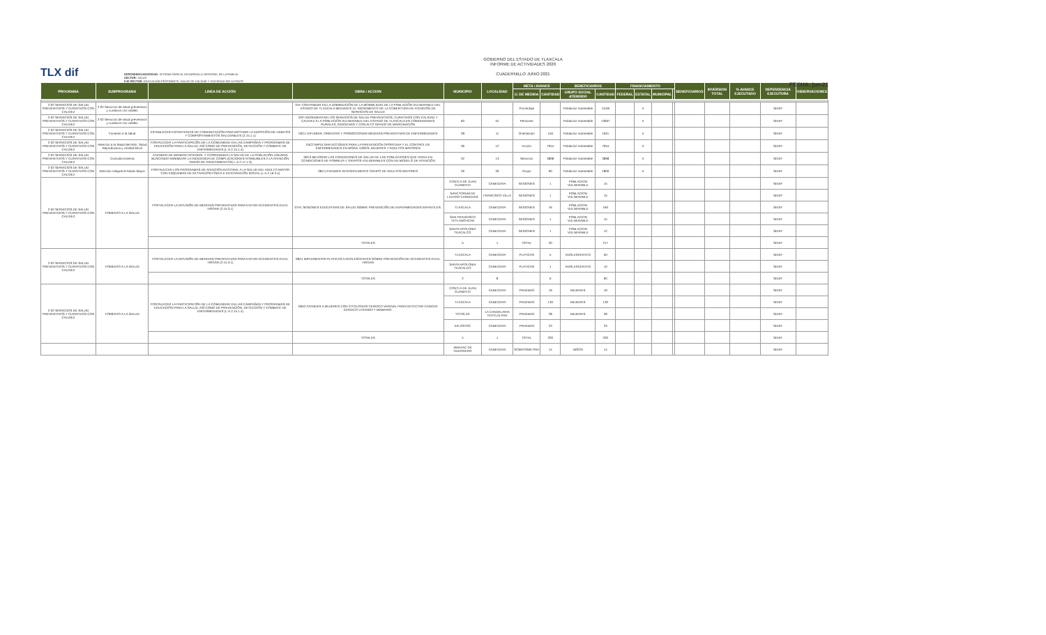TLX dif
GOBIERNO DEL ESTADO DE TLAXCALA
INFORME DE ACTIVIDADES 2020
CUADERNILLO JUNIO 2021
DEPENDENCIA/ENTIDAD: SISTEMA PARA EL DESARROLLO INTEGRAL DE LA FAMILIA
SECTOR: SALUD
EJE RECTOR: EDUCACIÓN PERTINENTE, SALUD DE CALIDAD Y SOCIEDAD INCLUYENTE
FECHA: jun-21
| PROGRAMA | SUBPROGRAMA | LINEA DE ACCIÓN | OBRA / ACCION | MUNICIPIO | LOCALIDAD | META / AVANCE | | BENEFICIARIOS | | FINANCIAMIENTO | | | | BENEFICIARIOS | INVERSION TOTAL | % AVANCE EJECUTADO | DEPENDENCIA EJECUTORA | OBSERVACIONES |
| --- | --- | --- | --- | --- | --- | --- | --- | --- | --- | --- | --- | --- | --- | --- | --- | --- | --- | --- |
| | | | | | | U. DE MEDIDA | CANTIDAD | GRUPO SOCIAL ATENDIDO | CANTIDAD | FEDERAL | ESTATAL | MUNICIPAL | | | | | | |
| 2-02 SERVICIOS DE SALUD PREVENTIVOS Y CURATIVOS CON CALIDEZ | 2-02 Servicios de salud preventivos y curativos con calidez | | 01F CONTRIBUIR EN LA DISMINUCIÓN DE LA MORBILIDAD DE LA POBLACIÓN VULNERABLE DEL ESTADO DE TLAXCALA MEDIANTE EL INCREMENTO DE LA COBERTURA DE ATENCIÓN DE SERVICIOS DE SALUD | | | Porcentaje | | Población Vulnerable | 13.69 | | X | | | | | | SEDIF | |
| 2-02 SERVICIOS DE SALUD PREVENTIVOS Y CURATIVOS CON CALIDEZ | 2-02 Servicios de salud preventivos y curativos con calidez | | 02P INCREMENTAR LOS SERVICIOS DE SALUD PREVENTIVOS, CURATIVOS CON CALIDAD Y CALIDEZ A LA POBLACIÓN VULNERABLE DEL ESTADO DE TLAXCALA EN COMUNIDADES RURALES, INDIGENAS Y CON ALTO GRADO DE MARGINACIÓN | 60 | 52 | Personas | | Población Vulnerable | 13667 | | X | | | | | | SEDIF | |
| 2-02 SERVICIOS DE SALUD PREVENTIVOS Y CURATIVOS CON CALIDEZ | Fomento a la salud | ESTABLECER ESTRATEGIAS DE COMUNICACIÓN PARA MOTIVAR LA ADOPCIÓN DE HABITOS Y COMPORTAMIENTOS SALUDABLES (2.15.1.1) | 03C1 DIFUNDIR, ORIENTAR Y PROMOCIONAR MEDIDAS PREVENTIVAS DE ENFERMEDADES | 28 | 11 | Orientación | 150 | Población Vulnerable | 1631 | | X | | | | | | SEDIF | |
| 2-02 SERVICIOS DE SALUD PREVENTIVOS Y CURATIVOS CON CALIDEZ | Atención a la Salud del Niño, Salud Reproductiva y Unidad Movil | FORTALECER LA PARTICIPACIÓN DE LA COMUNIDAD EN LAS CAMPAÑAS Y PROGRAMAS DE EDUCACIÓN PARA LA SALUD, ASÍ COMO DE PREVENCIÓN, DETECCIÓN Y COMBATE DE ENFERMEDADES (L.A.2.15.1.4) | 04C2 IMPULSAR ACCIONES PARA LA PREVENCIÓN OPORTUNA Y EL CONTROL DE ENFERMEDADES EN NIÑAS, NIÑOS, MUJERES Y ADULTOS MAYORES | 36 | 12 | Acción | 7054 | Población Vulnerable | 7054 | | X | | | | | | SEDIF | |
| 2-02 SERVICIOS DE SALUD PREVENTIVOS Y CURATIVOS CON CALIDEZ | Consulta Externa | ATENDER DE MANERA INTEGRAL Y COORDINADA LA SALUD DE LA POBLACIÓN USUARIA BUSCANDO MINIMIZAR LA INCIDENCIA DE COMPLICACIONES ATRIBUIBLES A LA ATENCIÓN TARDÍA DE PADECIMIENTOS( L.A.2.17.1.3) | 06C3 MEJORAR LAS CONDICIONES DE SALUD DE LAS POBLACIONES QUE VIVEN EN CONDICIONES DE POBREZA Y GRUPOS VULNERABLES CON UN MODELO DE ATENCIÓN | 32 | 13 | Servicios | 3898 | Población Vulnerable | 3898 | | X | | | | | | SEDIF | |
| 2-02 SERVICIOS DE SALUD PREVENTIVOS Y CURATIVOS CON CALIDEZ | Atención integral al Adulto Mayor | FORTALECER LOS PROGRAMAS DE ATENCIÓN INTEGRAL A LA SALUD DEL ADULTO MAYOR CON ESQUEMAS DE ACTIVACIÓN FÍSICA E INTEGRACIÓN SOCIAL (L.A.2.19.3.4) | 06C4 ATENDER INTEGRALMENTE GRUPO DE ADULTOS MAYORES | 26 | 26 | Grupo | 60 | Población Vulnerable | 1800 | | X | | | | | | SEDIF | |
| 2-02 SERVICIOS DE SALUD PREVENTIVOS Y CURATIVOS CON CALIDEZ | FOMENTO A LA SALUD | FORTALECER LA DIFUSIÓN DE MEDIDAS PREVENTIVAS PARA EVITAR ACCIDENTES EN EL HOGAR (2.15.3.1) | 07A1 SESIONES EDUCATIVAS DE SALUD SOBRE PREVENCIÓN DE ENFERMEDADES INFANTILES. | CONTLA DE JUAN CUAMATZI | CABECERA | SESIONES | 1 | POBLACION VULNERABLE | 15 | | | | | | | | SEDIF | |
| | | | | SANCTORUM DE LAZARO CARDENAS | FRANCISCO VILLA | SESIONES | 1 | POBLACION VULNERABLE | 15 | | | | | | | | SEDIF | |
| | | | | TLAXCALA | CABECERA | SESIONES | 16 | POBLACION VULNERABLE | 160 | | | | | | | | SEDIF | |
| | | | | SAN FRANCISCO TETLANOHCAN | CABECERA | SESIONES | 1 | POBLACION VULNERABLE | 15 | | | | | | | | SEDIF | |
| | | | | SANTA APOLONIA TEACALCO | CABECERA | SESIONES | 1 | POBLACION VULNERABLE | 12 | | | | | | | | SEDIF | |
| | | | TOTALES | 5 | 1 | TOTAL | 20 | | 217 | | | | | | | | SEDIF | |
| 2-02 SERVICIOS DE SALUD PREVENTIVOS Y CURATIVOS CON CALIDEZ | FOMENTO A LA SALUD | FORTALECER LA DIFUSIÓN DE MEDIDAS PREVENTIVAS PARA EVITAR ACCIDENTES EN EL HOGAR (2.15.3.1) | 08A1 IMPLEMENTAR PLATICAS A ADOLESCENTES SOBRE PREVENCIÓN DE ACCIDENTES EN EL HOGAR | TLAXCALA | CABECERA | PLATICAS | 5 | ADOLESCENTES | 50 | | | | | | | | SEDIF | |
| | | | | SANTA APOLONIA TEACALCO | CABECERA | PLATICAS | 1 | ADOLESCENTES | 10 | | | | | | | | SEDIF | |
| | | | TOTALES | 2 | 8 | | 6 | | 60 | | | | | | | | SEDIF | |
| 2-02 SERVICIOS DE SALUD PREVENTIVOS Y CURATIVOS CON CALIDEZ | FOMENTO A LA SALUD | FORTALECER LA PARTICIPACIÓN DE LA COMUNIDAD EN LAS CAMPAÑAS Y PROGRAMAS DE EDUCACIÓN PARA LA SALUD, ASÍ COMO DE PREVENCIÓN, DETECCIÓN Y COMBATE DE ENFERMEDADES (L.A.2.15.1.4) | 09A2 ATENDER A MUJERES CON CITOLOGIAS CERVICO VAGINAL PARA DETECTAR CANCER CERVICO UTERINO Y MAMARIO. | CONTLA DE JUAN CUAMATZI | CABECERA | PRUEBAS | 19 | MUJERES | 19 | | | | | | | | SEDIF | |
| | | | | TLAXCALA | CABECERA | PRUEBAS | 130 | MUJERES | 130 | | | | | | | | SEDIF | |
| | | | | TOTOLAC | LA CANDELARIA TEOTLALPAN | PRUEBAS | 28 | MUJERES | 28 | | | | | | | | SEDIF | |
| | | | | XALOSTOC | CABECERA | PRUEBAS | 23 | | 23 | | | | | | | | SEDIF | |
| | | | TOTALES | 4 | 1 | TOTAL | 200 | | 200 | | | | | | | | SEDIF | |
| | | | | AMAXAC DE GUERRERO | CABECERA | SOMATOMETRIA | 14 | NIÑOS | 14 | | | | | | | | SEDIF | |